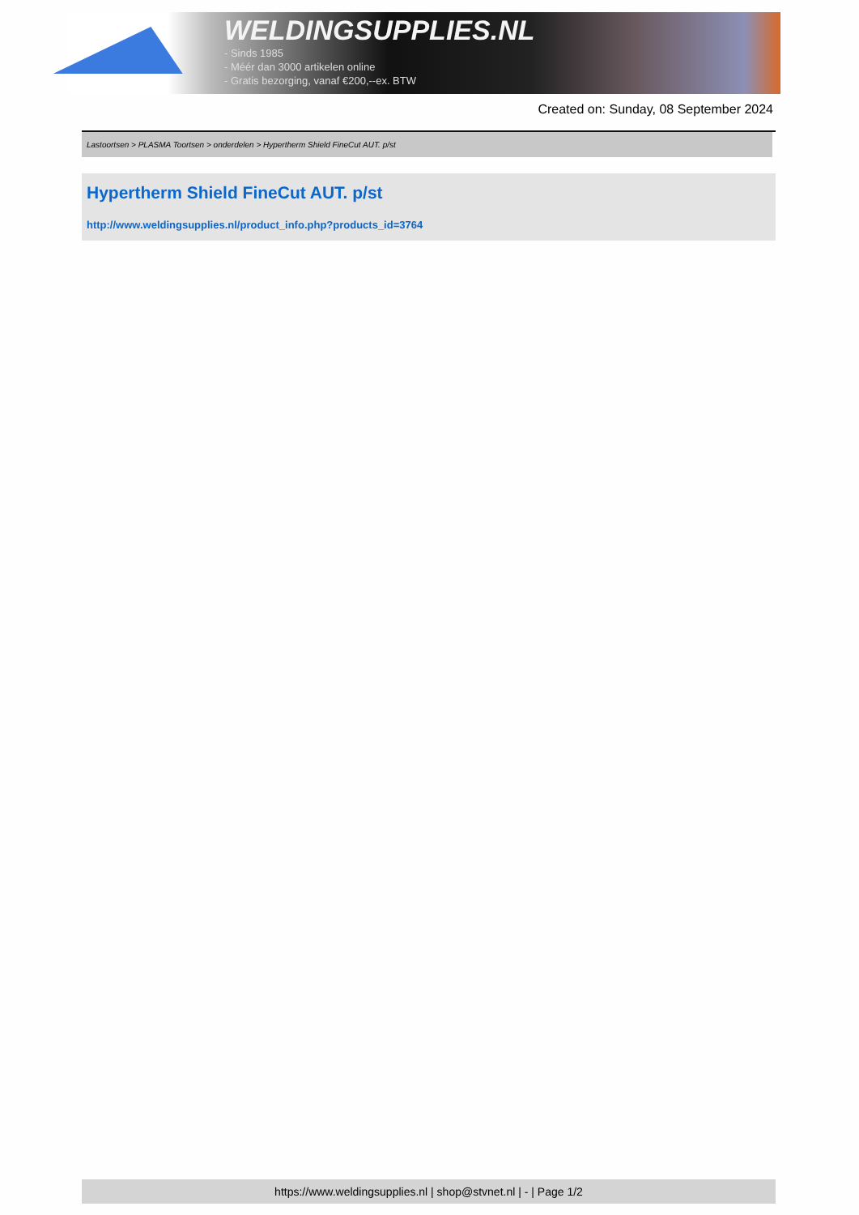WELDINGSUPPLIES.NL
- Sinds 1985
- Méér dan 3000 artikelen online
- Gratis bezorging, vanaf €200,--ex. BTW
Created on: Sunday, 08 September 2024
Lastoortsen > PLASMA Toortsen > onderdelen > Hypertherm Shield FineCut AUT. p/st
Hypertherm Shield FineCut AUT. p/st
http://www.weldingsupplies.nl/product_info.php?products_id=3764
https://www.weldingsupplies.nl | shop@stvnet.nl | - | Page 1/2